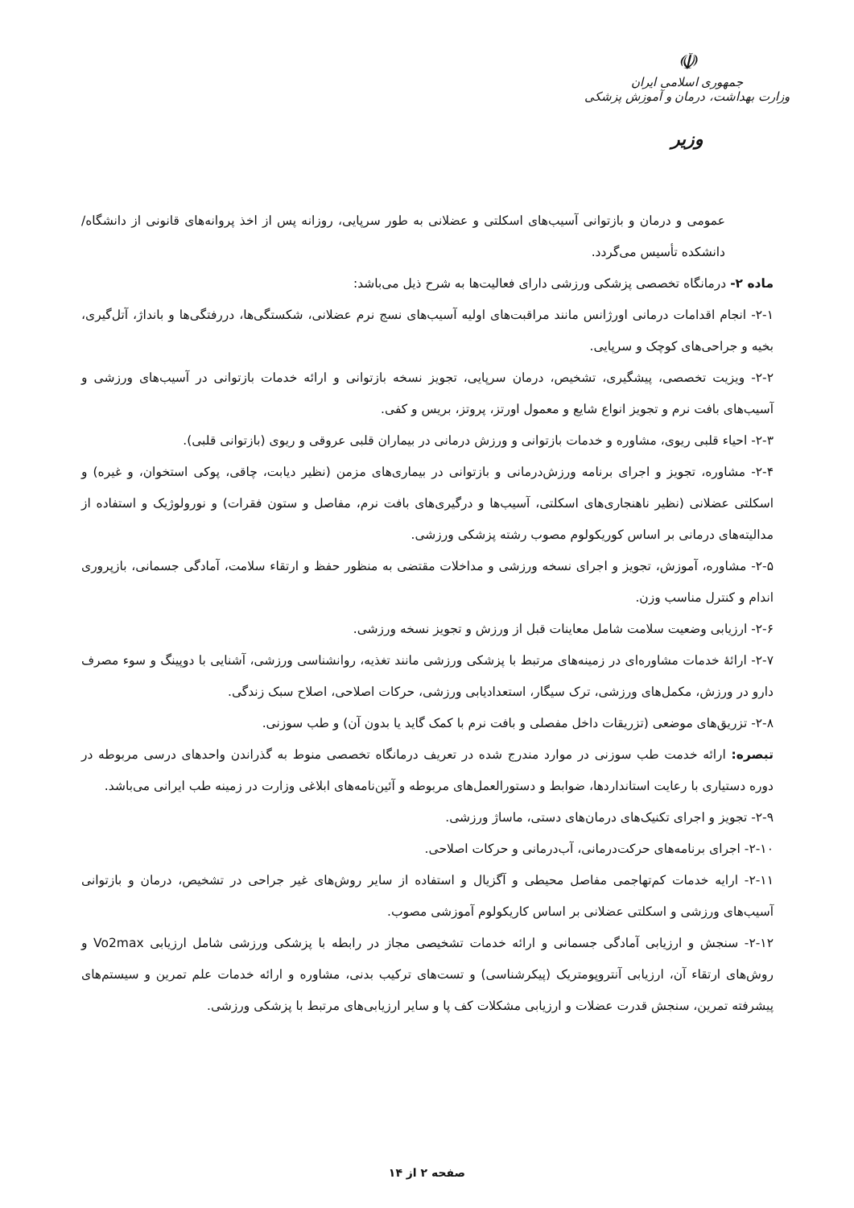☫
جمهوری اسلامی ایران
وزارت بهداشت، درمان و آموزش پزشکی
وزیر
عمومی و درمان و بازتوانی آسیب‌های اسکلتی و عضلانی به طور سرپایی، روزانه پس از اخذ پروانه‌های قانونی از دانشگاه/دانشکده تأسیس می‌گردد.
ماده ۲- درمانگاه تخصصی پزشکی ورزشی دارای فعالیت‌ها به شرح ذیل می‌باشد:
۲-۱- انجام اقدامات درمانی اورژانس مانند مراقبت‌های اولیه آسیب‌های نسج نرم عضلانی، شکستگی‌ها، دررفتگی‌ها و بانداژ، آتل‌گیری، بخیه و جراحی‌های کوچک و سرپایی.
۲-۲- ویزیت تخصصی، پیشگیری، تشخیص، درمان سرپایی، تجویز نسخه بازتوانی و ارائه خدمات بازتوانی در آسیب‌های ورزشی و آسیب‌های بافت نرم و تجویز انواع شایع و معمول اورتز، پروتز، بریس و کفی.
۲-۳- احیاء قلبی ریوی، مشاوره و خدمات بازتوانی و ورزش درمانی در بیماران قلبی عروقی و ریوی (بازتوانی قلبی).
۲-۴- مشاوره، تجویز و اجرای برنامه ورزش‌درمانی و بازتوانی در بیماری‌های مزمن (نظیر دیابت، چاقی، پوکی استخوان، و غیره) و اسکلتی عضلانی (نظیر ناهنجاری‌های اسکلتی، آسیب‌ها و درگیری‌های بافت نرم، مفاصل و ستون فقرات) و نورولوژیک و استفاده از مدالیته‌های درمانی بر اساس کوریکولوم مصوب رشته پزشکی ورزشی.
۲-۵- مشاوره، آموزش، تجویز و اجرای نسخه ورزشی و مداخلات مقتضی به منظور حفظ و ارتقاء سلامت، آمادگی جسمانی، بازپروری اندام و کنترل مناسب وزن.
۲-۶- ارزیابی وضعیت سلامت شامل معاینات قبل از ورزش و تجویز نسخه ورزشی.
۲-۷- ارائهٔ خدمات مشاوره‌ای در زمینه‌های مرتبط با پزشکی ورزشی مانند تغذیه، روانشناسی ورزشی، آشنایی با دوپینگ و سوء مصرف دارو در ورزش، مکمل‌های ورزشی، ترک سیگار، استعدادیابی ورزشی، حرکات اصلاحی، اصلاح سبک زندگی.
۲-۸- تزریق‌های موضعی (تزریقات داخل مفصلی و بافت نرم با کمک گاید یا بدون آن) و طب سوزنی.
تبصره: ارائه خدمت طب سوزنی در موارد مندرج شده در تعریف درمانگاه تخصصی منوط به گذراندن واحدهای درسی مربوطه در دوره دستیاری با رعایت استانداردها، ضوابط و دستورالعمل‌های مربوطه و آئین‌نامه‌های ابلاغی وزارت در زمینه طب ایرانی می‌باشد.
۲-۹- تجویز و اجرای تکنیک‌های درمان‌های دستی، ماساژ ورزشی.
۲-۱۰- اجرای برنامه‌های حرکت‌درمانی، آب‌درمانی و حرکات اصلاحی.
۲-۱۱- ارایه خدمات کم‌تهاجمی مفاصل محیطی و آگزیال و استفاده از سایر روش‌های غیر جراحی در تشخیص، درمان و بازتوانی آسیب‌های ورزشی و اسکلتی عضلانی بر اساس کاریکولوم آموزشی مصوب.
۲-۱۲- سنجش و ارزیابی آمادگی جسمانی و ارائه خدمات تشخیصی مجاز در رابطه با پزشکی ورزشی شامل ارزیابی Vo2max و روش‌های ارتقاء آن، ارزیابی آنتروپومتریک (پیکرشناسی) و تست‌های ترکیب بدنی، مشاوره و ارائه خدمات علم تمرین و سیستم‌های پیشرفته تمرین، سنجش قدرت عضلات و ارزیابی مشکلات کف پا و سایر ارزیابی‌های مرتبط با پزشکی ورزشی.
صفحه ۲ از ۱۴